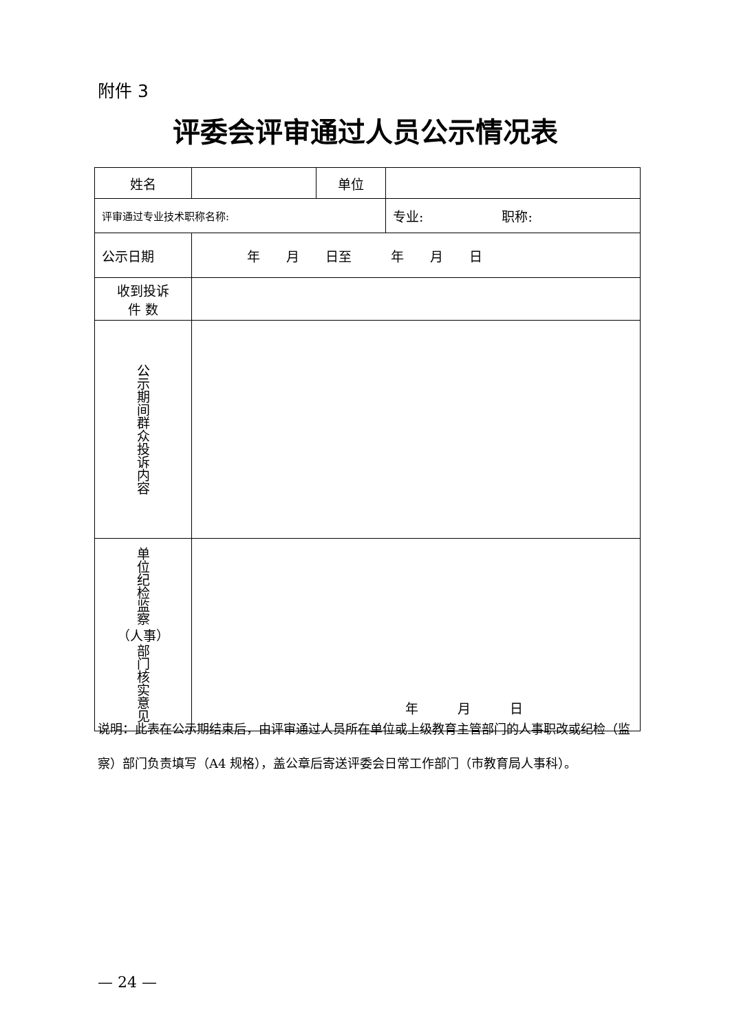附件 3
评委会评审通过人员公示情况表
| 姓名 | | 单位 | | |
| 评审通过专业技术职称名称: | | | | 专业: 职称: |
| 公示日期 | 年 月 日至 年 月 日 | | | |
| 收到投诉 件 数 | | | | |
| 公示期间群众投诉内容 | | | | |
| 单位纪检监察 （人事） 部门核实意见 | 年 月 日 | | | |
说明：此表在公示期结束后，由评审通过人员所在单位或上级教育主管部门的人事职改或纪检（监察）部门负责填写（A4 规格），盖公章后寄送评委会日常工作部门（市教育局人事科）。
— 24 —